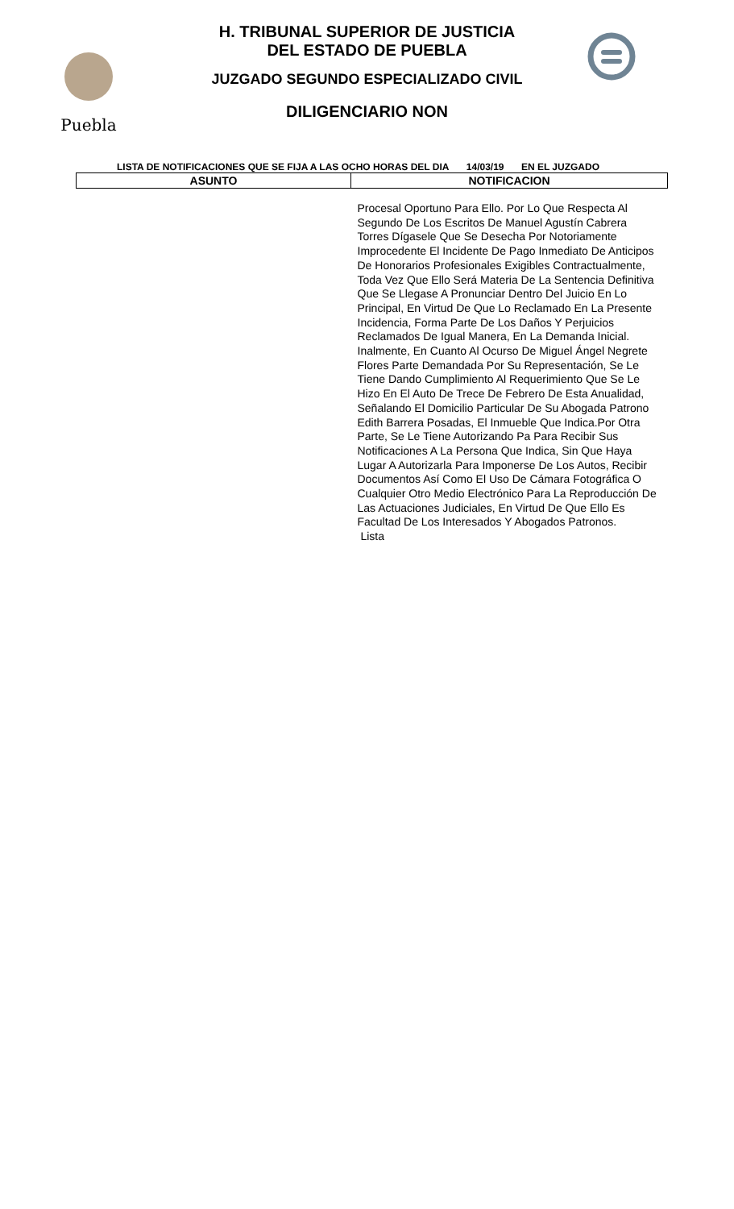Puebla
H. TRIBUNAL SUPERIOR DE JUSTICIA
DEL ESTADO DE PUEBLA
JUZGADO SEGUNDO ESPECIALIZADO CIVIL
DILIGENCIARIO NON
LISTA DE NOTIFICACIONES QUE SE FIJA A LAS OCHO HORAS DEL DIA 14/03/19 EN EL JUZGADO
| ASUNTO | NOTIFICACION |
| --- | --- |
| | Procesal Oportuno Para Ello. Por Lo Que Respecta Al Segundo De Los Escritos De Manuel Agustín Cabrera Torres Dígasele Que Se Desecha Por Notoriamente Improcedente El Incidente De Pago Inmediato De Anticipos De Honorarios Profesionales Exigibles Contractualmente, Toda Vez Que Ello Será Materia De La Sentencia Definitiva Que Se Llegase A Pronunciar Dentro Del Juicio En Lo Principal, En Virtud De Que Lo Reclamado En La Presente Incidencia, Forma Parte De Los Daños Y Perjuicios Reclamados De Igual Manera, En La Demanda Inicial. Inalmente, En Cuanto Al Ocurso De Miguel Ángel Negrete Flores Parte Demandada Por Su Representación, Se Le Tiene Dando Cumplimiento Al Requerimiento Que Se Le Hizo En El Auto De Trece De Febrero De Esta Anualidad, Señalando El Domicilio Particular De Su Abogada Patrono Edith Barrera Posadas, El Inmueble Que Indica.Por Otra Parte, Se Le Tiene Autorizando Pa Para Recibir Sus Notificaciones A La Persona Que Indica, Sin Que Haya Lugar A Autorizarla Para Imponerse De Los Autos, Recibir Documentos Así Como El Uso De Cámara Fotográfica O Cualquier Otro Medio Electrónico Para La Reproducción De Las Actuaciones Judiciales, En Virtud De Que Ello Es Facultad De Los Interesados Y Abogados Patronos. Lista |